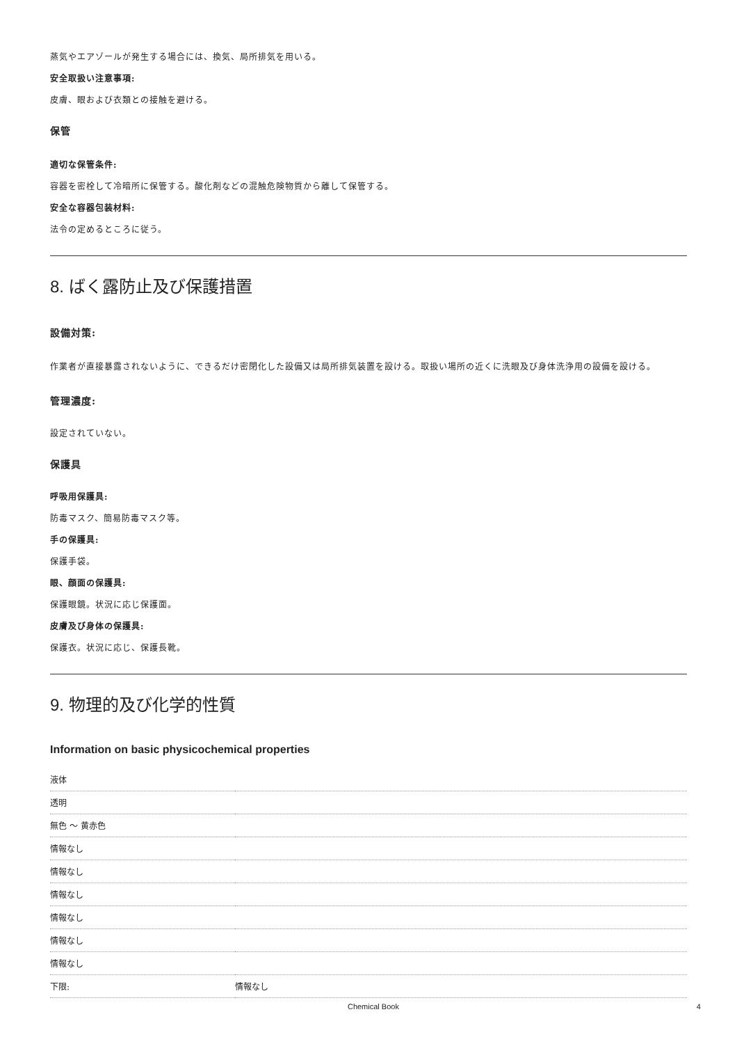蒸気やエアゾールが発生する場合には、換気、局所排気を用いる。
安全取扱い注意事項:
皮膚、眼および衣類との接触を避ける。
保管
適切な保管条件:
容器を密栓して冷暗所に保管する。酸化剤などの混触危険物質から離して保管する。
安全な容器包装材料:
法令の定めるところに従う。
8. ばく露防止及び保護措置
設備対策:
作業者が直接暴露されないように、できるだけ密閉化した設備又は局所排気装置を設ける。取扱い場所の近くに洗眼及び身体洗浄用の設備を設ける。
管理濃度:
設定されていない。
保護具
呼吸用保護具:
防毒マスク、簡易防毒マスク等。
手の保護具:
保護手袋。
眼、顔面の保護具:
保護眼鏡。状況に応じ保護面。
皮膚及び身体の保護具:
保護衣。状況に応じ、保護長靴。
9. 物理的及び化学的性質
Information on basic physicochemical properties
| 液体 | |
| 透明 | |
| 無色 ～ 黄赤色 | |
| 情報なし | |
| 情報なし | |
| 情報なし | |
| 情報なし | |
| 情報なし | |
| 情報なし | |
| 下限: | 情報なし |
Chemical Book 4